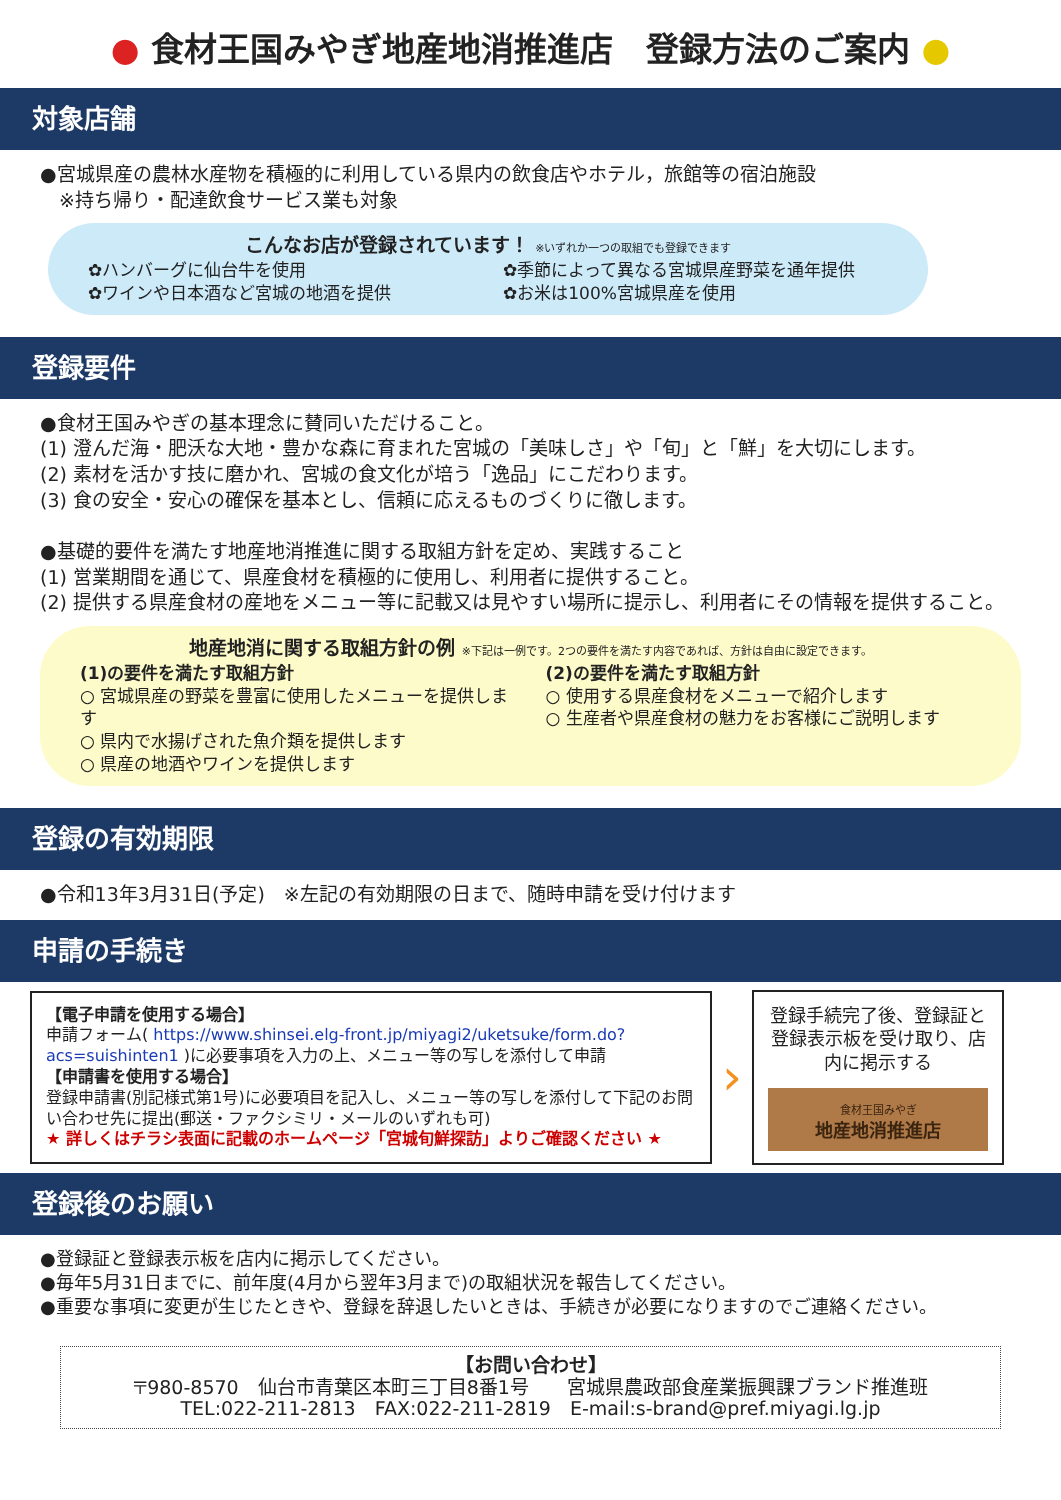● 食材王国みやぎ地産地消推進店　登録方法のご案内 ●
対象店舗
●宮城県産の農林水産物を積極的に利用している県内の飲食店やホテル，旅館等の宿泊施設
　※持ち帰り・配達飲食サービス業も対象
こんなお店が登録されています！ ※いずれか一つの取組でも登録できます
✿ハンバーグに仙台牛を使用
✿ワインや日本酒など宮城の地酒を提供
✿季節によって異なる宮城県産野菜を通年提供
✿お米は100%宮城県産を使用
登録要件
●食材王国みやぎの基本理念に賛同いただけること。
(1) 澄んだ海・肥沃な大地・豊かな森に育まれた宮城の「美味しさ」や「旬」と「鮮」を大切にします。
(2) 素材を活かす技に磨かれ、宮城の食文化が培う「逸品」にこだわります。
(3) 食の安全・安心の確保を基本とし、信頼に応えるものづくりに徹します。
●基礎的要件を満たす地産地消推進に関する取組方針を定め、実践すること
(1) 営業期間を通じて、県産食材を積極的に使用し、利用者に提供すること。
(2) 提供する県産食材の産地をメニュー等に記載又は見やすい場所に提示し、利用者にその情報を提供すること。
地産地消に関する取組方針の例 ※下記は一例です。2つの要件を満たす内容であれば、方針は自由に設定できます。
(1)の要件を満たす取組方針
○ 宮城県産の野菜を豊富に使用したメニューを提供します
○ 県内で水揚げされた魚介類を提供します
○ 県産の地酒やワインを提供します
(2)の要件を満たす取組方針
○ 使用する県産食材をメニューで紹介します
○ 生産者や県産食材の魅力をお客様にご説明します
登録の有効期限
●令和13年3月31日(予定)　※左記の有効期限の日まで、随時申請を受け付けます
申請の手続き
【電子申請を使用する場合】
申請フォーム( https://www.shinsei.elg-front.jp/miyagi2/uketsuke/form.do?acs=suishinten1 )に必要事項を入力の上、メニュー等の写しを添付して申請
【申請書を使用する場合】
登録申請書(別記様式第1号)に必要項目を記入し、メニュー等の写しを添付して下記のお問い合わせ先に提出(郵送・ファクシミリ・メールのいずれも可)
★ 詳しくはチラシ表面に記載のホームページ「宮城旬鮮探訪」よりご確認ください ★
›
登録手続完了後、登録証と登録表示板を受け取り、店内に掲示する
食材王国みやぎ
地産地消推進店
登録後のお願い
●登録証と登録表示板を店内に掲示してください。
●毎年5月31日までに、前年度(4月から翌年3月まで)の取組状況を報告してください。
●重要な事項に変更が生じたときや、登録を辞退したいときは、手続きが必要になりますのでご連絡ください。
【お問い合わせ】
〒980-8570　仙台市青葉区本町三丁目8番1号　　宮城県農政部食産業振興課ブランド推進班
TEL:022-211-2813　FAX:022-211-2819　E-mail:s-brand@pref.miyagi.lg.jp